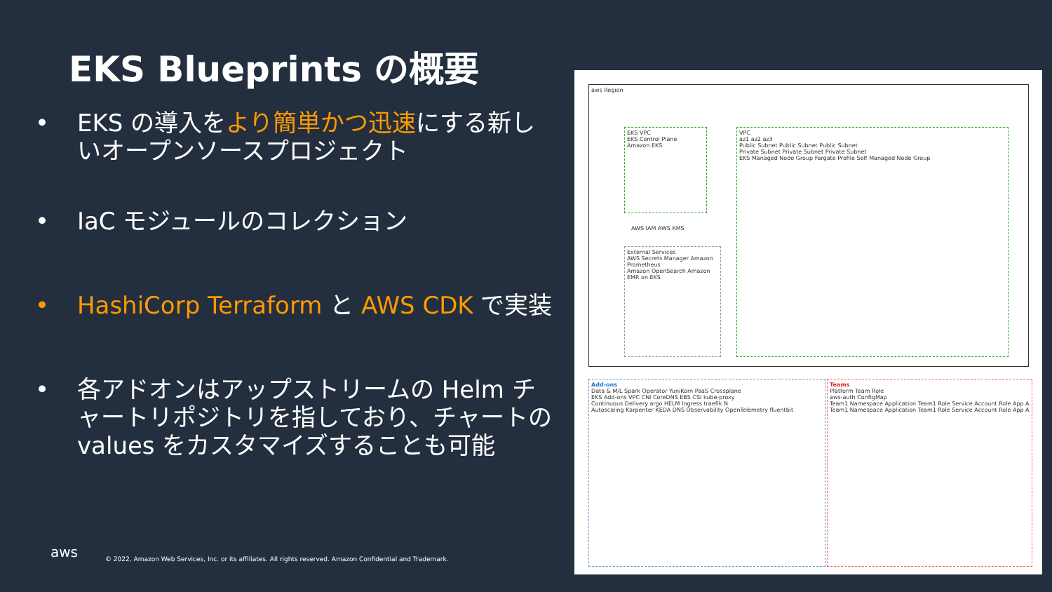EKS Blueprints の概要
• EKS の導入をより簡単かつ迅速にする新しいオープンソースプロジェクト
• IaC モジュールのコレクション
• HashiCorp Terraform と AWS CDK で実装
• 各アドオンはアップストリームの Helm チャートリポジトリを指しており、チャートの values をカスタマイズすることも可能
aws Region
EKS VPC
EKS Control Plane
Amazon EKS
AWS IAM AWS KMS
External Services
AWS Secrets Manager Amazon Prometheus
Amazon OpenSearch Amazon EMR on EKS
VPC
az1 az2 az3
Public Subnet Public Subnet Public Subnet
Private Subnet Private Subnet Private Subnet
EKS Managed Node Group Fargate Profile Self Managed Node Group
Add-ons
Data & M/L Spark Operator YuniKorn PaaS Crossplane
EKS Add-ons VPC CNI CoreDNS EBS CSI kube-proxy
Continuous Delivery argo HELM Ingress traefik N
Autoscaling Karpenter KEDA DNS Observability OpenTelemetry fluentbit
Teams
Platform Team Role
aws-auth ConfigMap
Team1 Namespace Application Team1 Role Service Account Role App A
Team1 Namespace Application Team1 Role Service Account Role App A
aws
© 2022, Amazon Web Services, Inc. or its affiliates. All rights reserved. Amazon Confidential and Trademark.